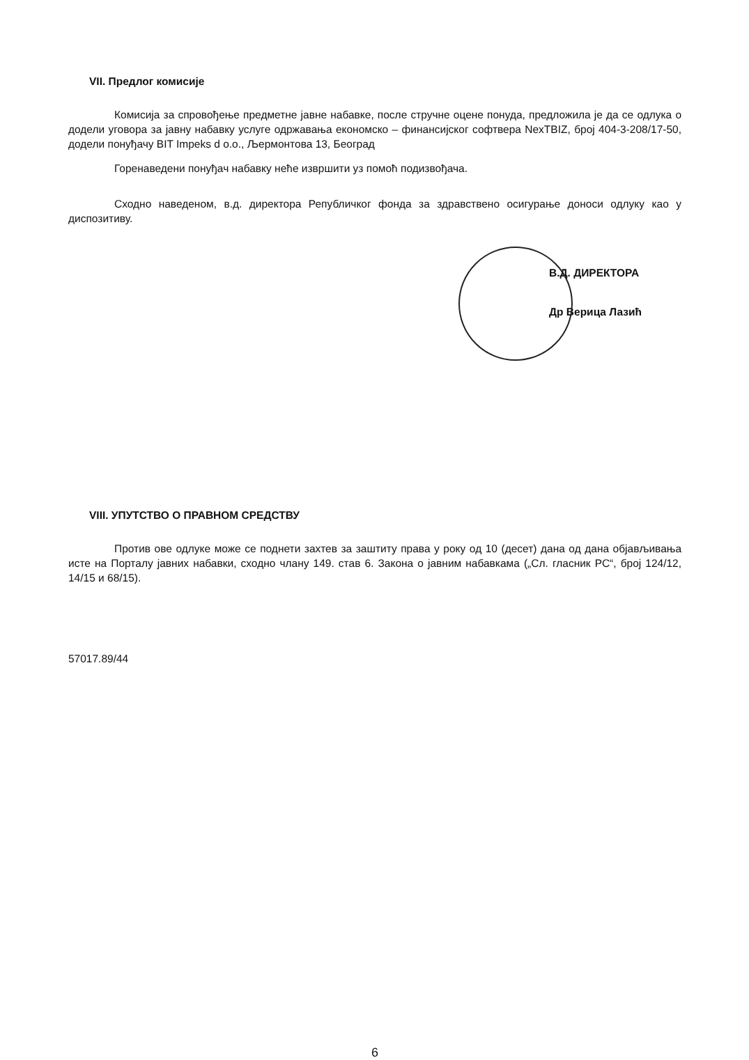VII. Предлог комисије
Комисија за спровођење предметне јавне набавке, после стручне оцене понуда, предложила је да се одлука о додели уговора за јавну набавку услуге одржавања економско – финансијског софтвера NexTBIZ, број 404-3-208/17-50, додели понуђачу BIT Impeks d o.o., Љермонтова 13, Београд
Горенаведени понуђач набавку неће извршити уз помоћ подизвођача.
Сходно наведеном, в.д. директора Републичког фонда за здравствено осигурање доноси одлуку као у диспозитиву.
В.Д. ДИРЕКТОРА
Др Верица Лазић
VIII. УПУТСТВО О ПРАВНОМ СРЕДСТВУ
Против ове одлуке може се поднети захтев за заштиту права у року од 10 (десет) дана од дана објављивања исте на Порталу јавних набавки, сходно члану 149. став 6. Закона о јавним набавкама („Сл. гласник РС“, број 124/12, 14/15 и 68/15).
57017.89/44
6